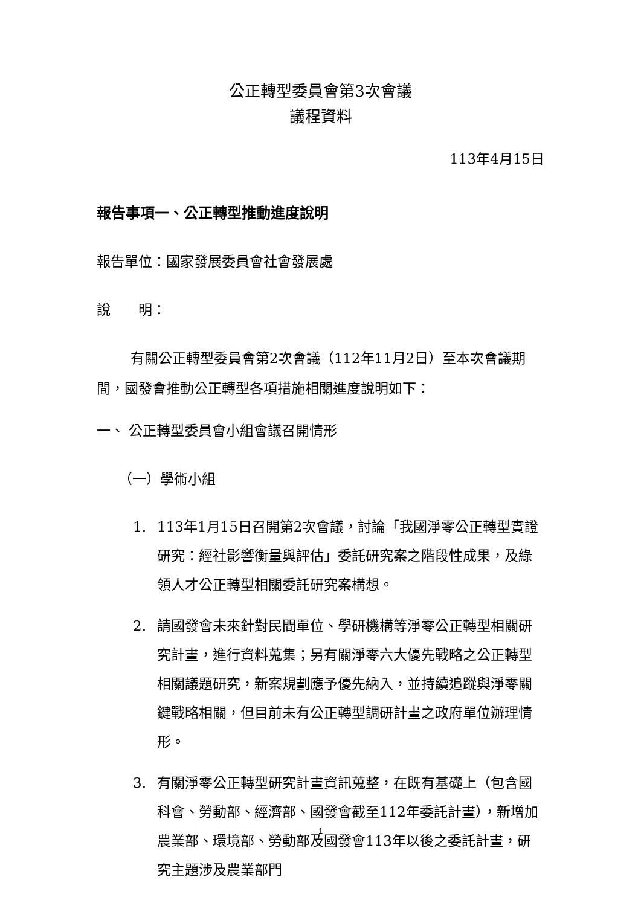公正轉型委員會第3次會議
議程資料
113年4月15日
報告事項一、公正轉型推動進度說明
報告單位：國家發展委員會社會發展處
說　　明：
有關公正轉型委員會第2次會議（112年11月2日）至本次會議期間，國發會推動公正轉型各項措施相關進度說明如下：
一、 公正轉型委員會小組會議召開情形
（一）學術小組
1. 113年1月15日召開第2次會議，討論「我國淨零公正轉型實證研究：經社影響衡量與評估」委託研究案之階段性成果，及綠領人才公正轉型相關委託研究案構想。
2. 請國發會未來針對民間單位、學研機構等淨零公正轉型相關研究計畫，進行資料蒐集；另有關淨零六大優先戰略之公正轉型相關議題研究，新案規劃應予優先納入，並持續追蹤與淨零關鍵戰略相關，但目前未有公正轉型調研計畫之政府單位辦理情形。
3. 有關淨零公正轉型研究計畫資訊蒐整，在既有基礎上（包含國科會、勞動部、經濟部、國發會截至112年委託計畫），新增加農業部、環境部、勞動部及國發會113年以後之委託計畫，研究主題涉及農業部門
1